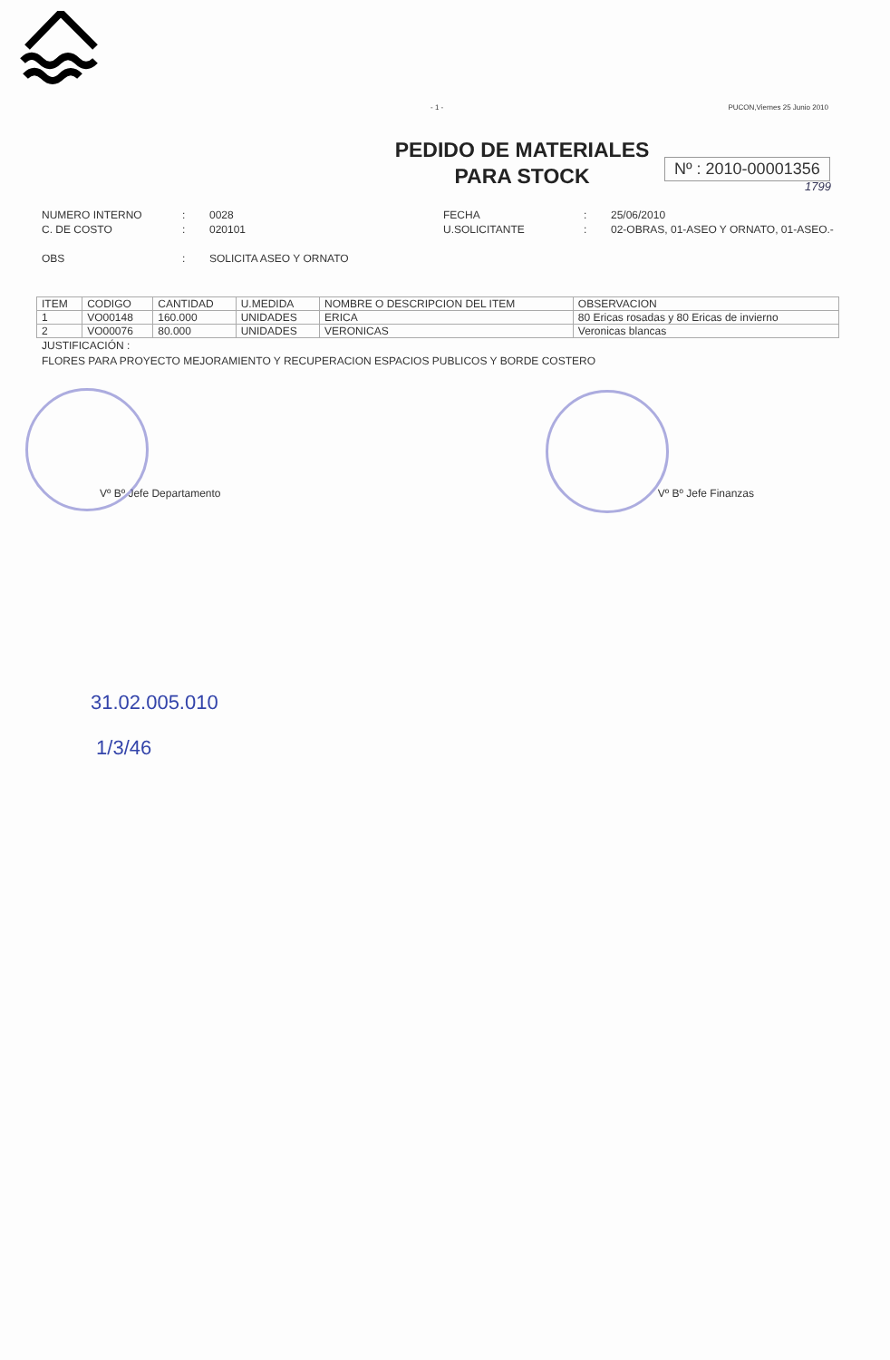- 1 - PUCON,Viernes 25 Junio 2010
PEDIDO DE MATERIALES
PARA STOCK
Nº : 2010-00001356
1799
NUMERO INTERNO
C. DE COSTO
OBS
:
:
:
0028
020101
SOLICITA ASEO Y ORNATO
FECHA
U.SOLICITANTE
:
:
25/06/2010
02-OBRAS, 01-ASEO Y ORNATO, 01-ASEO.-
| ITEM | CODIGO | CANTIDAD | U.MEDIDA | NOMBRE O DESCRIPCION DEL ITEM | OBSERVACION |
| --- | --- | --- | --- | --- | --- |
| 1 | VO00148 | 160.000 | UNIDADES | ERICA | 80 Ericas rosadas y 80 Ericas de invierno |
| 2 | VO00076 | 80.000 | UNIDADES | VERONICAS | Veronicas blancas |
JUSTIFICACIÓN :
FLORES PARA PROYECTO MEJORAMIENTO Y RECUPERACION ESPACIOS PUBLICOS Y BORDE COSTERO
Vº Bº Jefe Departamento Vº Bº Jefe Finanzas
31.02.005.010
1/3/46